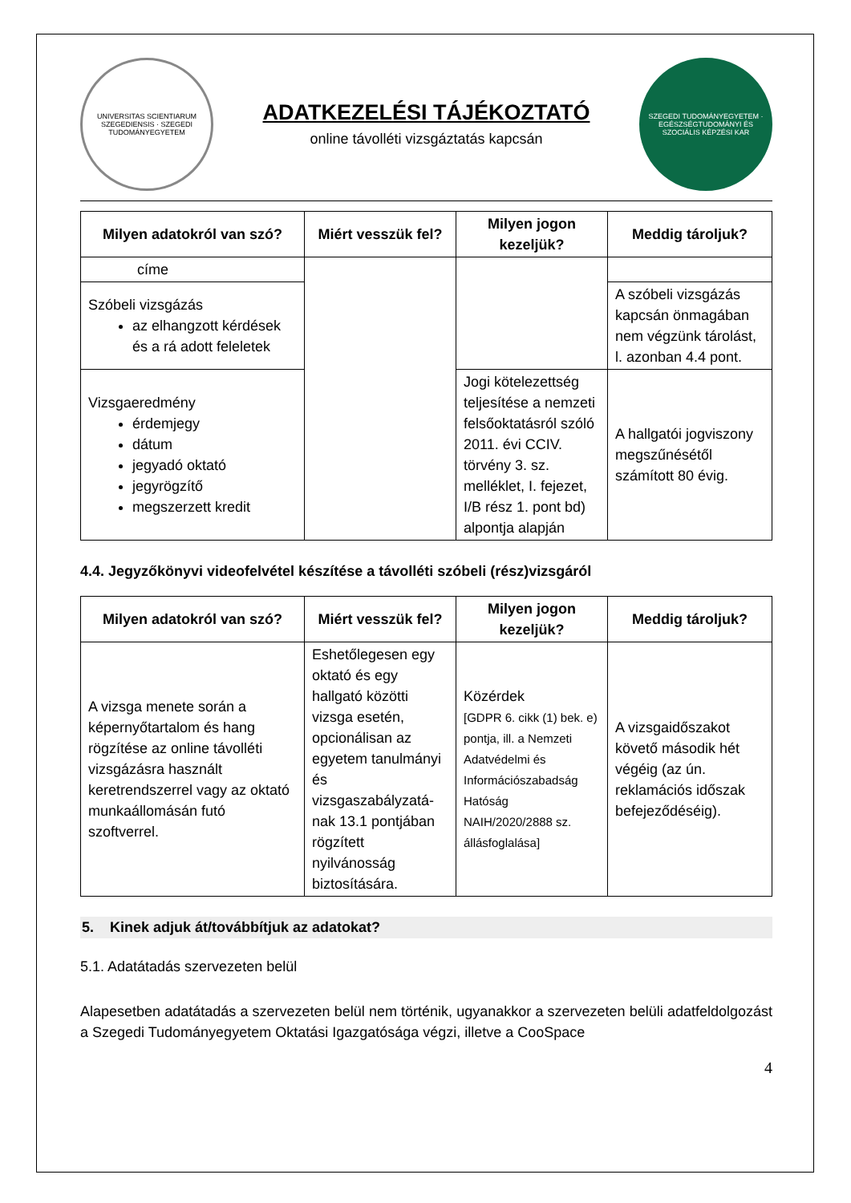UNIVERSITAS SCIENTIARUM SZEGEDIENSIS · SZEGEDI TUDOMÁNYEGYETEM
ADATKEZELÉSI TÁJÉKOZTATÓ
online távolléti vizsgáztatás kapcsán
SZEGEDI TUDOMÁNYEGYETEM · EGÉSZSÉGTUDOMÁNYI ÉS SZOCIÁLIS KÉPZÉSI KAR
| Milyen adatokról van szó? | Miért vesszük fel? | Milyen jogon kezeljük? | Meddig tároljuk? |
| --- | --- | --- | --- |
| címe | | | |
| Szóbeli vizsgázás az elhangzott kérdések és a rá adott feleletek | | | A szóbeli vizsgázás kapcsán önmagában nem végzünk tárolást, l. azonban 4.4 pont. |
| Vizsgaeredmény érdemjegy dátum jegyadó oktató jegyrögzítő megszerzett kredit | | Jogi kötelezettség teljesítése a nemzeti felsőoktatásról szóló 2011. évi CCIV. törvény 3. sz. melléklet, I. fejezet, I/B rész 1. pont bd) alpontja alapján | A hallgatói jogviszony megszűnésétől számított 80 évig. |
4.4. Jegyzőkönyvi videofelvétel készítése a távolléti szóbeli (rész)vizsgáról
| Milyen adatokról van szó? | Miért vesszük fel? | Milyen jogon kezeljük? | Meddig tároljuk? |
| --- | --- | --- | --- |
| A vizsga menete során a képernyőtartalom és hang rögzítése az online távolléti vizsgázásra használt keretrendszerrel vagy az oktató munkaállomásán futó szoftverrel. | Eshetőlegesen egy oktató és egy hallgató közötti vizsga esetén, opcionálisan az egyetem tanulmányi és vizsgaszabályzatá-nak 13.1 pontjában rögzített nyilvánosság biztosítására. | Közérdek [GDPR 6. cikk (1) bek. e) pontja, ill. a Nemzeti Adatvédelmi és Információszabadság Hatóság NAIH/2020/2888 sz. állásfoglalása] | A vizsgaidőszakot követő második hét végéig (az ún. reklamációs időszak befejeződéséig). |
5. Kinek adjuk át/továbbítjuk az adatokat?
5.1. Adatátadás szervezeten belül
Alapesetben adatátadás a szervezeten belül nem történik, ugyanakkor a szervezeten belüli adatfeldolgozást a Szegedi Tudományegyetem Oktatási Igazgatósága végzi, illetve a CooSpace
4